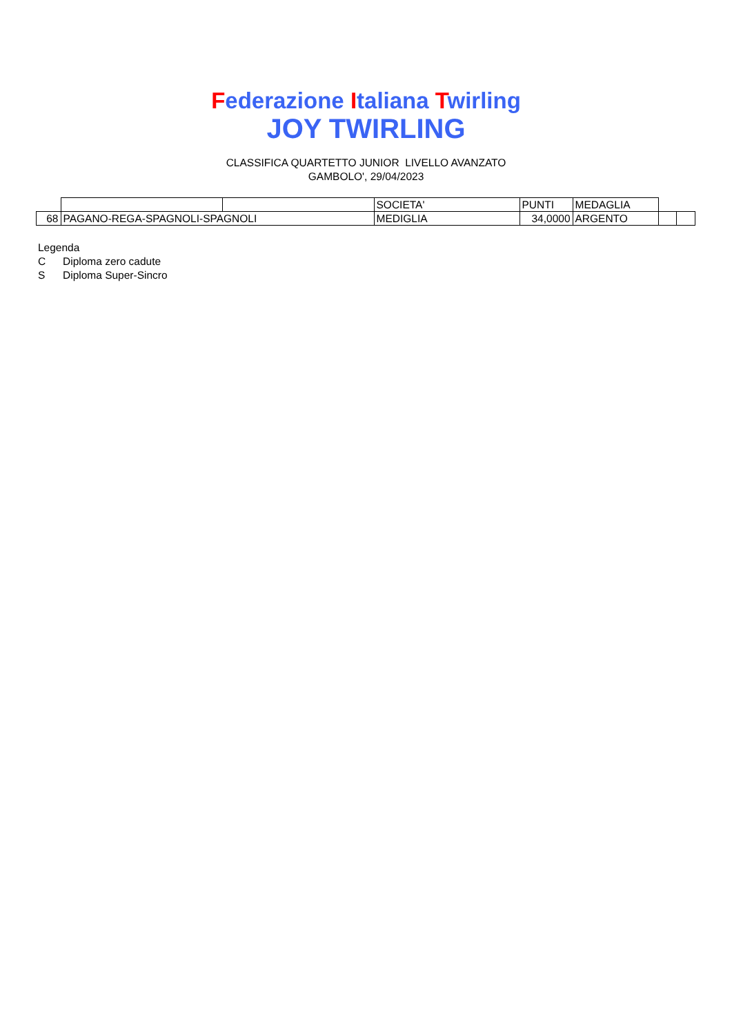Federazione Italiana Twirling
JOY TWIRLING
CLASSIFICA QUARTETTO JUNIOR LIVELLO AVANZATO
GAMBOLO', 29/04/2023
| | | | SOCIETA' | PUNTI | MEDAGLIA | | |
| 68 | PAGANO-REGA-SPAGNOLI-SPAGNOLI | | MEDIGLIA | 34,0000 | ARGENTO | | |
Legenda
C Diploma zero cadute
S Diploma Super-Sincro